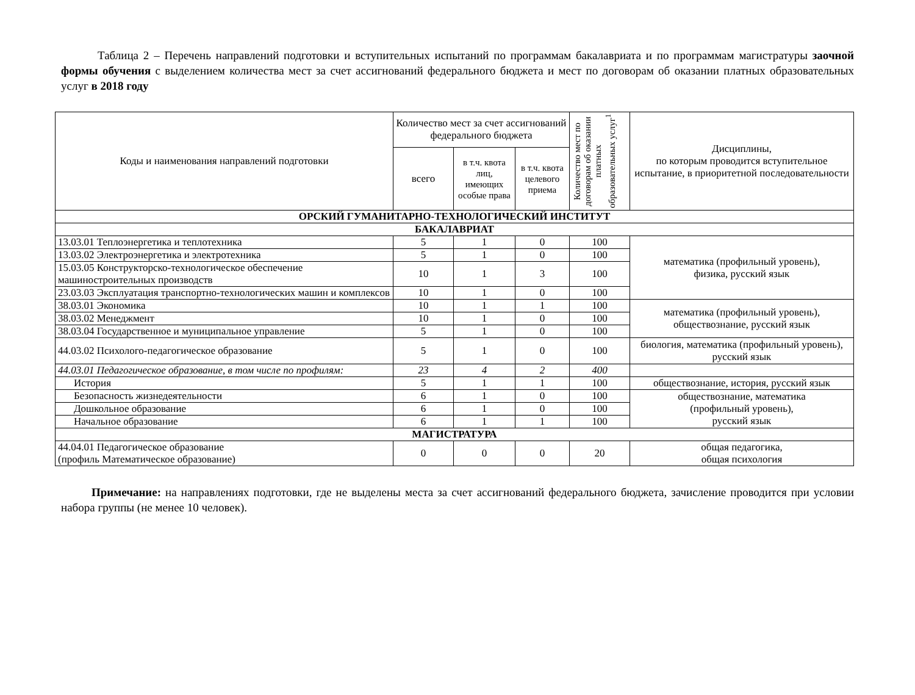Таблица 2 – Перечень направлений подготовки и вступительных испытаний по программам бакалавриата и по программам магистратуры заочной формы обучения с выделением количества мест за счет ассигнований федерального бюджета и мест по договорам об оказании платных образовательных услуг в 2018 году
| Коды и наименования направлений подготовки | Количество мест за счет ассигнований федерального бюджета | | | Количество мест по договорам об оказании платных образовательных услуг<sup>1</sup> | Дисциплины, по которым проводится вступительное испытание, в приоритетной последовательности |
| --- | --- | --- | --- | --- | --- |
| | всего | в т.ч. квота лиц, имеющих особые права | в т.ч. квота целевого приема | | |
| ОРСКИЙ ГУМАНИТАРНО-ТЕХНОЛОГИЧЕСКИЙ ИНСТИТУТ | | | | | |
| БАКАЛАВРИАТ | | | | | |
| 13.03.01 Теплоэнергетика и теплотехника | 5 | 1 | 0 | 100 | математика (профильный уровень), физика, русский язык |
| 13.03.02 Электроэнергетика и электротехника | 5 | 1 | 0 | 100 | |
| 15.03.05 Конструкторско-технологическое обеспечение машиностроительных производств | 10 | 1 | 3 | 100 | |
| 23.03.03 Эксплуатация транспортно-технологических машин и комплексов | 10 | 1 | 0 | 100 | |
| 38.03.01 Экономика | 10 | 1 | 1 | 100 | математика (профильный уровень), обществознание, русский язык |
| 38.03.02 Менеджмент | 10 | 1 | 0 | 100 | |
| 38.03.04 Государственное и муниципальное управление | 5 | 1 | 0 | 100 | |
| 44.03.02 Психолого-педагогическое образование | 5 | 1 | 0 | 100 | биология, математика (профильный уровень), русский язык |
| 44.03.01 Педагогическое образование, в том числе по профилям: | 23 | 4 | 2 | 400 | |
| История | 5 | 1 | 1 | 100 | обществознание, история, русский язык |
| Безопасность жизнедеятельности | 6 | 1 | 0 | 100 | обществознание, математика (профильный уровень), русский язык |
| Дошкольное образование | 6 | 1 | 0 | 100 | |
| Начальное образование | 6 | 1 | 1 | 100 | |
| МАГИСТРАТУРА | | | | | |
| 44.04.01 Педагогическое образование (профиль Математическое образование) | 0 | 0 | 0 | 20 | общая педагогика, общая психология |
Примечание: на направлениях подготовки, где не выделены места за счет ассигнований федерального бюджета, зачисление проводится при условии набора группы (не менее 10 человек).